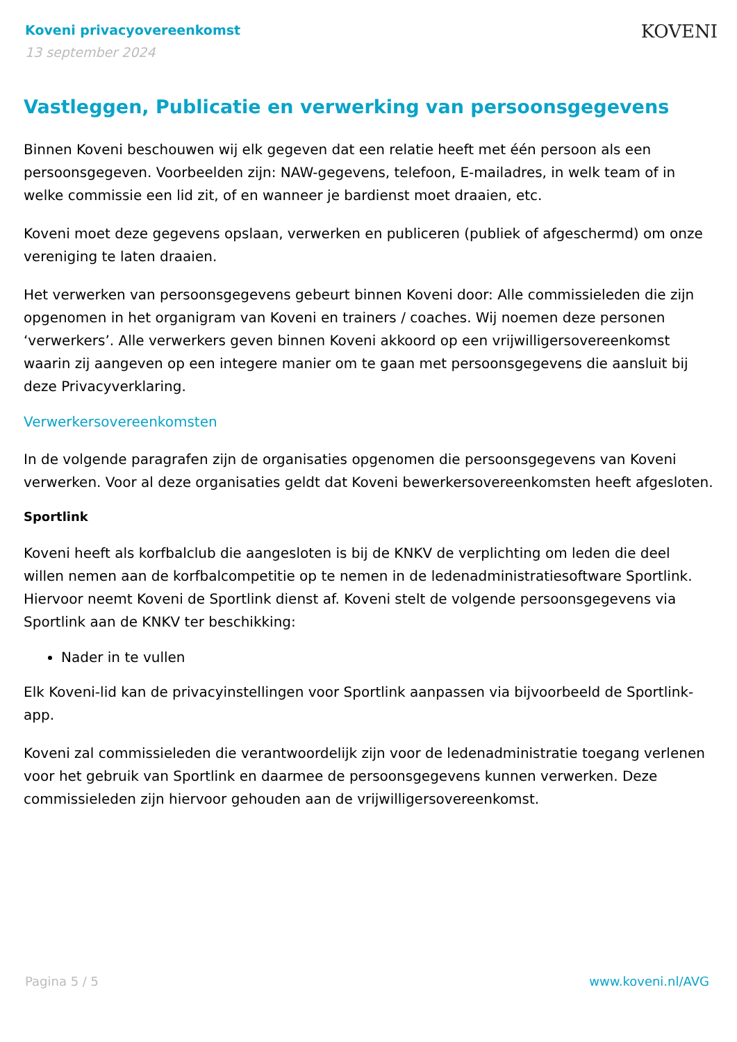Koveni privacyovereenkomst
13 september 2024
KOVENI
Vastleggen, Publicatie en verwerking van persoonsgegevens
Binnen Koveni beschouwen wij elk gegeven dat een relatie heeft met één persoon als een persoonsgegeven. Voorbeelden zijn: NAW-gegevens, telefoon, E-mailadres, in welk team of in welke commissie een lid zit, of en wanneer je bardienst moet draaien, etc.
Koveni moet deze gegevens opslaan, verwerken en publiceren (publiek of afgeschermd) om onze vereniging te laten draaien.
Het verwerken van persoonsgegevens gebeurt binnen Koveni door: Alle commissieleden die zijn opgenomen in het organigram van Koveni en trainers / coaches. Wij noemen deze personen ‘verwerkers’. Alle verwerkers geven binnen Koveni akkoord op een vrijwilligersovereenkomst waarin zij aangeven op een integere manier om te gaan met persoonsgegevens die aansluit bij deze Privacyverklaring.
Verwerkersovereenkomsten
In de volgende paragrafen zijn de organisaties opgenomen die persoonsgegevens van Koveni verwerken. Voor al deze organisaties geldt dat Koveni bewerkersovereenkomsten heeft afgesloten.
Sportlink
Koveni heeft als korfbalclub die aangesloten is bij de KNKV de verplichting om leden die deel willen nemen aan de korfbalcompetitie op te nemen in de ledenadministratiesoftware Sportlink. Hiervoor neemt Koveni de Sportlink dienst af. Koveni stelt de volgende persoonsgegevens via Sportlink aan de KNKV ter beschikking:
Nader in te vullen
Elk Koveni-lid kan de privacyinstellingen voor Sportlink aanpassen via bijvoorbeeld de Sportlink-app.
Koveni zal commissieleden die verantwoordelijk zijn voor de ledenadministratie toegang verlenen voor het gebruik van Sportlink en daarmee de persoonsgegevens kunnen verwerken. Deze commissieleden zijn hiervoor gehouden aan de vrijwilligersovereenkomst.
Pagina 5 / 5 www.koveni.nl/AVG